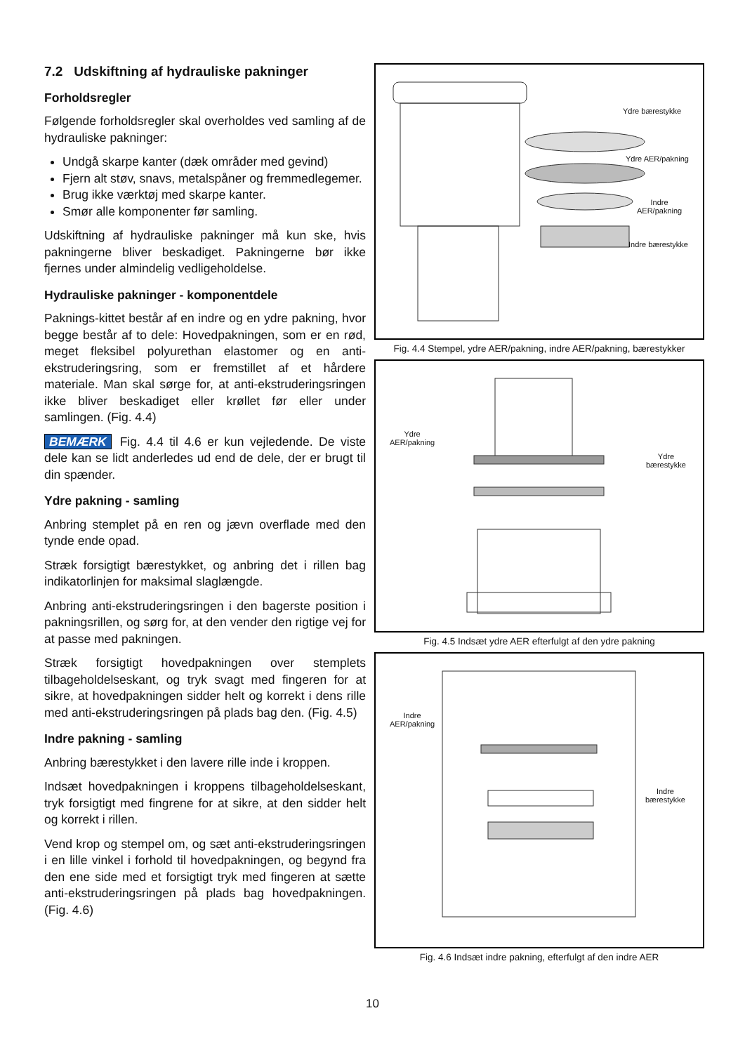7.2 Udskiftning af hydrauliske pakninger
Forholdsregler
Følgende forholdsregler skal overholdes ved samling af de hydrauliske pakninger:
Undgå skarpe kanter (dæk områder med gevind)
Fjern alt støv, snavs, metalspåner og fremmedlegemer.
Brug ikke værktøj med skarpe kanter.
Smør alle komponenter før samling.
Udskiftning af hydrauliske pakninger må kun ske, hvis pakningerne bliver beskadiget. Pakningerne bør ikke fjernes under almindelig vedligeholdelse.
Hydrauliske pakninger - komponentdele
Paknings-kittet består af en indre og en ydre pakning, hvor begge består af to dele: Hovedpakningen, som er en rød, meget fleksibel polyurethan elastomer og en anti-ekstruderingsring, som er fremstillet af et hårdere materiale. Man skal sørge for, at anti-ekstruderingsringen ikke bliver beskadiget eller krøllet før eller under samlingen. (Fig. 4.4)
BEMÆRK Fig. 4.4 til 4.6 er kun vejledende. De viste dele kan se lidt anderledes ud end de dele, der er brugt til din spænder.
Ydre pakning - samling
Anbring stemplet på en ren og jævn overflade med den tynde ende opad.
Stræk forsigtigt bærestykket, og anbring det i rillen bag indikatorlinjen for maksimal slaglængde.
Anbring anti-ekstruderingsringen i den bagerste position i pakningsrillen, og sørg for, at den vender den rigtige vej for at passe med pakningen.
Stræk forsigtigt hovedpakningen over stemplets tilbageholdelseskant, og tryk svagt med fingeren for at sikre, at hovedpakningen sidder helt og korrekt i dens rille med anti-ekstruderingsringen på plads bag den. (Fig. 4.5)
Indre pakning - samling
Anbring bærestykket i den lavere rille inde i kroppen.
Indsæt hovedpakningen i kroppens tilbageholdelseskant, tryk forsigtigt med fingrene for at sikre, at den sidder helt og korrekt i rillen.
Vend krop og stempel om, og sæt anti-ekstruderingsringen i en lille vinkel i forhold til hovedpakningen, og begynd fra den ene side med et forsigtigt tryk med fingeren at sætte anti-ekstruderingsringen på plads bag hovedpakningen. (Fig. 4.6)
Ydre bærestykke
Ydre AER/pakning
Indre
AER/pakning
Indre bærestykke
Fig. 4.4 Stempel, ydre AER/pakning, indre AER/pakning, bærestykker
Ydre
AER/pakning
Ydre
bærestykke
Fig. 4.5 Indsæt ydre AER efterfulgt af den ydre pakning
Indre
AER/pakning
Indre
bærestykke
Fig. 4.6 Indsæt indre pakning, efterfulgt af den indre AER
10